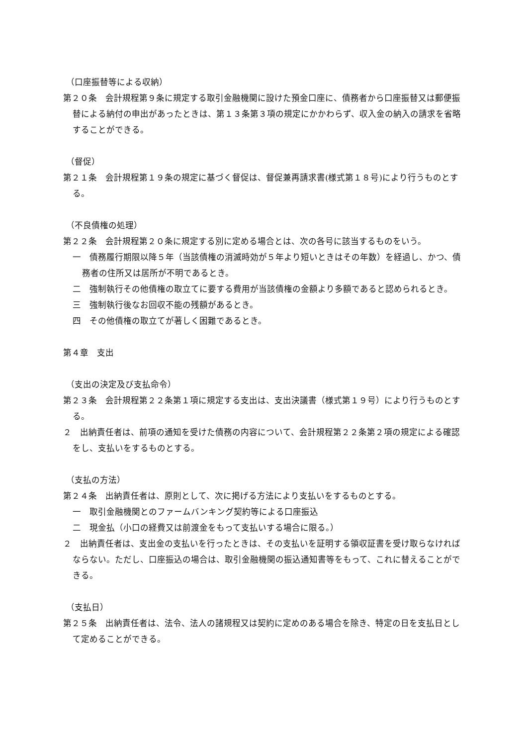（口座振替等による収納）
第２０条　会計規程第９条に規定する取引金融機関に設けた預金口座に、債務者から口座振替又は郵便振替による納付の申出があったときは、第１３条第３項の規定にかかわらず、収入金の納入の請求を省略することができる。
（督促）
第２１条　会計規程第１９条の規定に基づく督促は、督促兼再請求書(様式第１８号)により行うものとする。
（不良債権の処理）
第２２条　会計規程第２０条に規定する別に定める場合とは、次の各号に該当するものをいう。
一　債務履行期限以降５年（当該債権の消滅時効が５年より短いときはその年数）を経過し、かつ、債務者の住所又は居所が不明であるとき。
二　強制執行その他債権の取立てに要する費用が当該債権の金額より多額であると認められるとき。
三　強制執行後なお回収不能の残額があるとき。
四　その他債権の取立てが著しく困難であるとき。
第４章　支出
（支出の決定及び支払命令）
第２３条　会計規程第２２条第１項に規定する支出は、支出決議書（様式第１９号）により行うものとする。
２　出納責任者は、前項の通知を受けた債務の内容について、会計規程第２２条第２項の規定による確認をし、支払いをするものとする。
（支払の方法）
第２４条　出納責任者は、原則として、次に掲げる方法により支払いをするものとする。
一　取引金融機関とのファームバンキング契約等による口座振込
二　現金払（小口の経費又は前渡金をもって支払いする場合に限る。）
２　出納責任者は、支出金の支払いを行ったときは、その支払いを証明する領収証書を受け取らなければならない。ただし、口座振込の場合は、取引金融機関の振込通知書等をもって、これに替えることができる。
（支払日）
第２５条　出納責任者は、法令、法人の諸規程又は契約に定めのある場合を除き、特定の日を支払日として定めることができる。